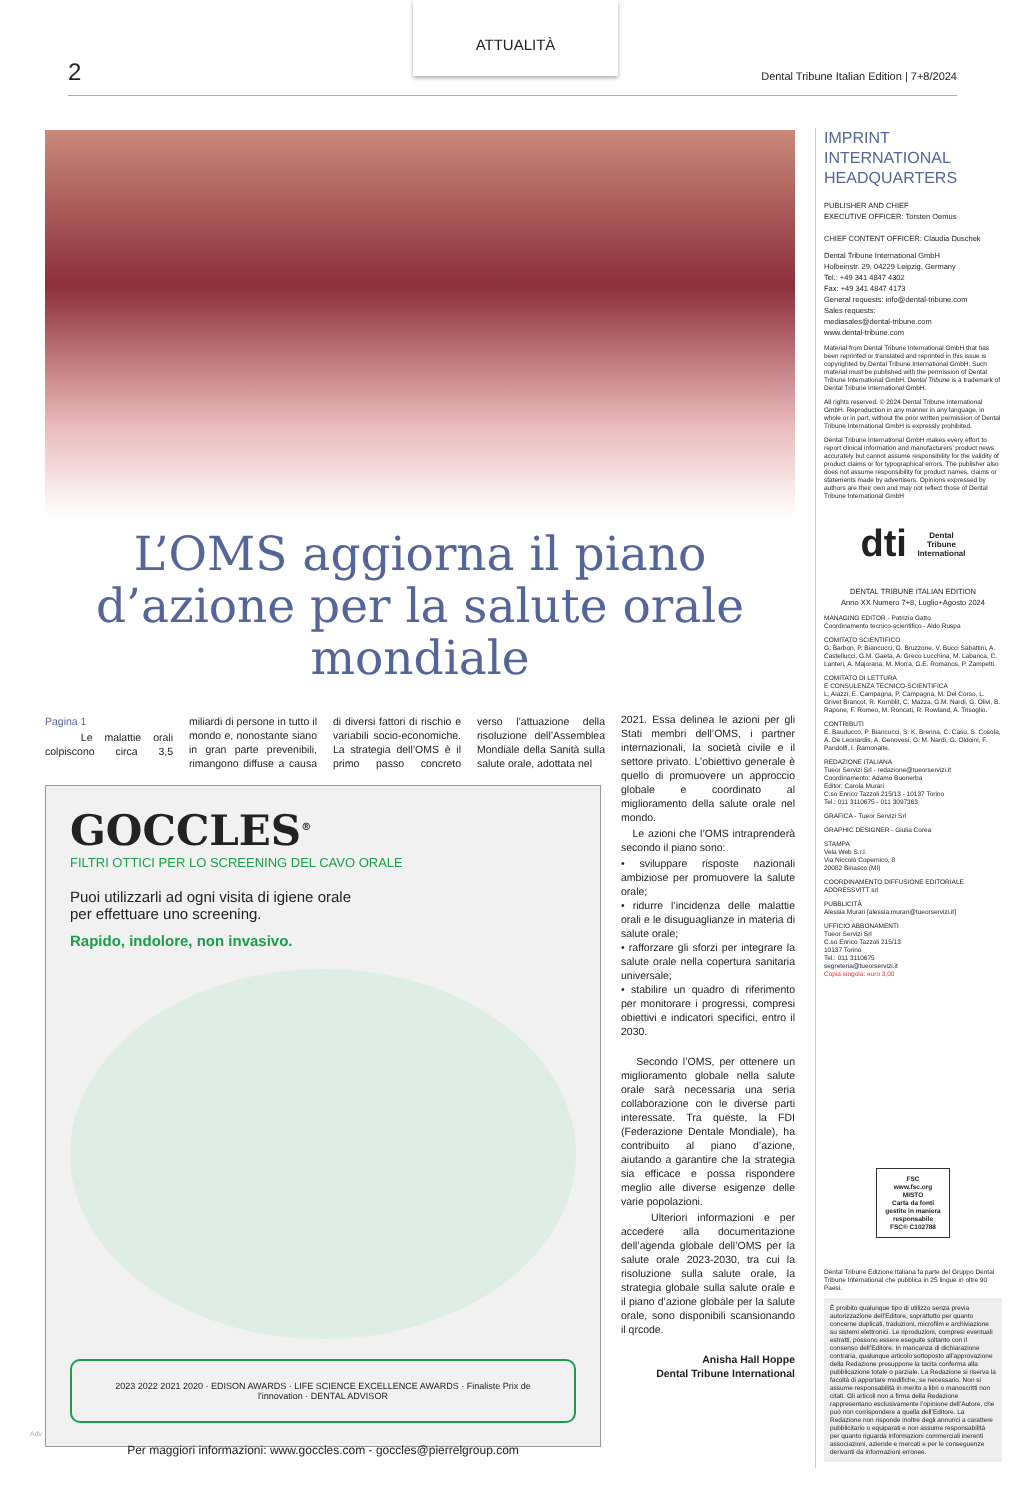ATTUALITÀ
2
Dental Tribune Italian Edition | 7+8/2024
L’OMS aggiorna il piano d’azione per la salute orale mondiale
Pagina 1
Le malattie orali colpiscono circa 3,5 miliardi di persone in tutto il mondo e, nonostante siano in gran parte prevenibili, rimangono diffuse a causa di diversi fattori di rischio e variabili socio-economiche. La strategia dell’OMS è il primo passo concreto verso l’attuazione della risoluzione dell’Assemblea Mondiale della Sanità sulla salute orale, adottata nel
2021. Essa delinea le azioni per gli Stati membri dell’OMS, i partner internazionali, la società civile e il settore privato. L’obiettivo generale è quello di promuovere un approccio globale e coordinato al miglioramento della salute orale nel mondo.
Le azioni che l’OMS intraprenderà secondo il piano sono:
• sviluppare risposte nazionali ambiziose per promuovere la salute orale;
• ridurre l’incidenza delle malattie orali e le disuguaglianze in materia di salute orale;
• rafforzare gli sforzi per integrare la salute orale nella copertura sanitaria universale;
• stabilire un quadro di riferimento per monitorare i progressi, compresi obiettivi e indicatori specifici, entro il 2030.
Secondo l’OMS, per ottenere un miglioramento globale nella salute orale sarà necessaria una seria collaborazione con le diverse parti interessate. Tra queste, la FDI (Federazione Dentale Mondiale), ha contribuito al piano d’azione, aiutando a garantire che la strategia sia efficace e possa rispondere meglio alle diverse esigenze delle varie popolazioni.
Ulteriori informazioni e per accedere alla documentazione dell’agenda globale dell’OMS per la salute orale 2023-2030, tra cui la risoluzione sulla salute orale, la strategia globale sulla salute orale e il piano d’azione globale per la salute orale, sono disponibili scansionando il qrcode.
Anisha Hall Hoppe
Dental Tribune International
GOCCLES<sup>®</sup>
FILTRI OTTICI PER LO SCREENING DEL CAVO ORALE
Puoi utilizzarli ad ogni visita di igiene orale
per effettuare uno screening.
Rapido, indolore, non invasivo.
2023 2022 2021 2020 · EDISON AWARDS · LIFE SCIENCE EXCELLENCE AWARDS · Finaliste Prix de l'innovation · DENTAL ADVISOR
Per maggiori informazioni: www.goccles.com - goccles@pierrelgroup.com
Adv
IMPRINT
INTERNATIONAL
HEADQUARTERS
PUBLISHER AND CHIEF
EXECUTIVE OFFICER: Torsten Oemus
CHIEF CONTENT OFFICER: Claudia Duschek
Dental Tribune International GmbH
Holbeinstr. 29, 04229 Leipzig, Germany
Tel.: +49 341 4847 4302
Fax: +49 341 4847 4173
General requests: info@dental-tribune.com
Sales requests:
mediasales@dental-tribune.com
www.dental-tribune.com
Material from Dental Tribune International GmbH that has been reprinted or translated and reprinted in this issue is copyrighted by Dental Tribune International GmbH. Such material must be published with the permission of Dental Tribune International GmbH. Dental Tribune is a trademark of Dental Tribune International GmbH.
All rights reserved. © 2024 Dental Tribune International GmbH. Reproduction in any manner in any language, in whole or in part, without the prior written permission of Dental Tribune International GmbH is expressly prohibited.
Dental Tribune International GmbH makes every effort to report clinical information and manufacturers’ product news accurately but cannot assume responsibility for the validity of product claims or for typographical errors. The publisher also does not assume responsibility for product names, claims or statements made by advertisers. Opinions expressed by authors are their own and may not reflect those of Dental Tribune International GmbH
dti Dental
Tribune
International
DENTAL TRIBUNE ITALIAN EDITION
Anno XX Numero 7+8, Luglio+Agosto 2024
MANAGING EDITOR - Patrizia Gatto
Coordinamento tecnico-scientifico - Aldo Ruspa
COMITATO SCIENTIFICO
G. Barbon, P. Biancucci, G. Bruzzone, V. Bucci Sabattini, A. Castellucci, G.M. Gaeta, A. Greco Lucchina, M. Labanca, C. Lanteri, A. Majorana, M. Morra, G.E. Romanos, P. Zampetti.
COMITATO DI LETTURA
E CONSULENZA TECNICO-SCIENTIFICA
L. Aiazzi, E. Campagna, P. Campagna, M. Del Corso, L. Grivet Brancot, R. Kornblit, C. Mazza, G.M. Nardi, G. Olivi, B. Rapone, F. Romeo, M. Roncati, R. Rowland, A. Trisoglio.
CONTRIBUTI
E. Bauducco, P. Biancucci, S. K. Brenna, C. Casu, S. Cosola, A. De Leonardis, A. Genovesi, G. M. Nardi, G. Oldoini, F. Pandolfi, I. Ramonaite.
REDAZIONE ITALIANA
Tueor Servizi Srl - redazione@tueorservizi.it
Coordinamento: Adamo Buonerba
Editor: Carola Murari
C.so Enrico Tazzoli 215/13 - 10137 Torino
Tel.: 011 3110675 - 011 3097363
GRAFICA - Tueor Servizi Srl
GRAPHIC DESIGNER - Giulia Corea
STAMPA
Vela Web S.r.l.
Via Niccolò Copernico, 8
20082 Binasco (MI)
COORDINAMENTO DIFFUSIONE EDITORIALE
ADDRESSVITT srl
PUBBLICITÀ
Alessia Murari [alessia.murari@tueorservizi.it]
UFFICIO ABBONAMENTI
Tueor Servizi Srl
C.so Enrico Tazzoli 215/13
10137 Torino
Tel.: 011 3110675
segreteria@tueorservizi.it
Copia singola: euro 3,00
FSC
www.fsc.org
MISTO
Carta da fonti gestite in maniera responsabile
FSC® C102788
Dental Tribune Edizione Italiana fa parte del Gruppo Dental Tribune International che pubblica in 25 lingue in oltre 90 Paesi.
È proibito qualunque tipo di utilizzo senza previa autorizzazione dell’Editore, soprattutto per quanto concerne duplicati, traduzioni, microfilm e archiviazione su sistemi elettronici. Le riproduzioni, compresi eventuali estratti, possono essere eseguite soltanto con il consenso dell’Editore. In mancanza di dichiarazione contraria, qualunque articolo sottoposto all’approvazione della Redazione presuppone la tacita conferma alla pubblicazione totale o parziale. La Redazione si riserva la facoltà di apportare modifiche, se necessario. Non si assume responsabilità in merito a libri o manoscritti non citati. Gli articoli non a firma della Redazione rappresentano esclusivamente l’opinione dell’Autore, che può non corrispondere a quella dell’Editore. La Redazione non risponde inoltre degli annunci a carattere pubblicitario o equiparati e non assume responsabilità per quanto riguarda informazioni commerciali inerenti associazioni, aziende e mercati e per le conseguenze derivanti da informazioni erronee.